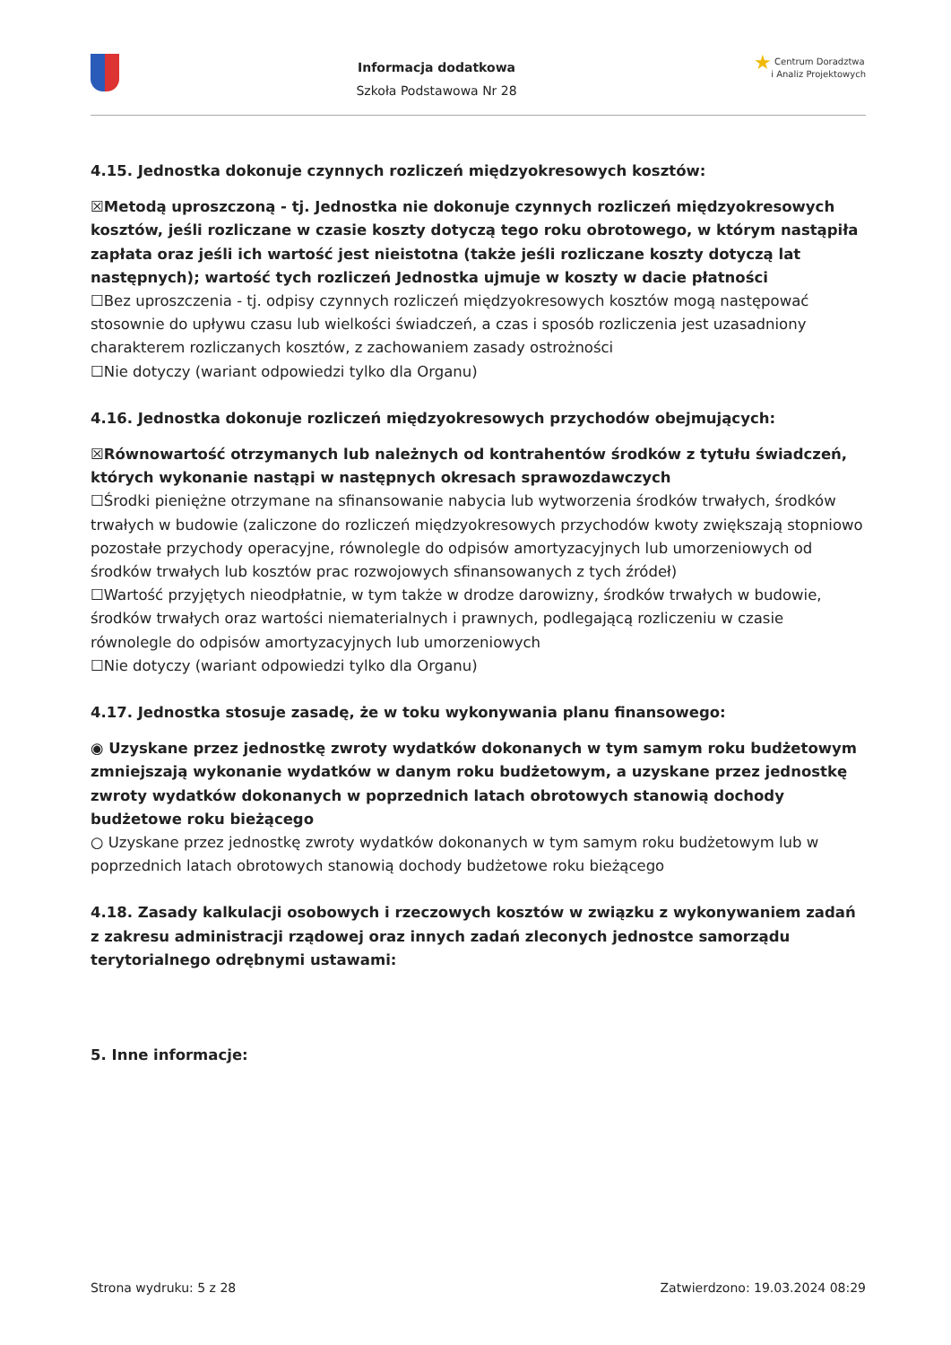Informacja dodatkowa
Szkoła Podstawowa Nr 28
★ Centrum Doradztwa
i Analiz Projektowych
4.15. Jednostka dokonuje czynnych rozliczeń międzyokresowych kosztów:
☒Metodą uproszczoną - tj. Jednostka nie dokonuje czynnych rozliczeń międzyokresowych kosztów, jeśli rozliczane w czasie koszty dotyczą tego roku obrotowego, w którym nastąpiła zapłata oraz jeśli ich wartość jest nieistotna (także jeśli rozliczane koszty dotyczą lat następnych); wartość tych rozliczeń Jednostka ujmuje w koszty w dacie płatności
☐Bez uproszczenia - tj. odpisy czynnych rozliczeń międzyokresowych kosztów mogą następować stosownie do upływu czasu lub wielkości świadczeń, a czas i sposób rozliczenia jest uzasadniony charakterem rozliczanych kosztów, z zachowaniem zasady ostrożności
☐Nie dotyczy (wariant odpowiedzi tylko dla Organu)
4.16. Jednostka dokonuje rozliczeń międzyokresowych przychodów obejmujących:
☒Równowartość otrzymanych lub należnych od kontrahentów środków z tytułu świadczeń, których wykonanie nastąpi w następnych okresach sprawozdawczych
☐Środki pieniężne otrzymane na sfinansowanie nabycia lub wytworzenia środków trwałych, środków trwałych w budowie (zaliczone do rozliczeń międzyokresowych przychodów kwoty zwiększają stopniowo pozostałe przychody operacyjne, równolegle do odpisów amortyzacyjnych lub umorzeniowych od środków trwałych lub kosztów prac rozwojowych sfinansowanych z tych źródeł)
☐Wartość przyjętych nieodpłatnie, w tym także w drodze darowizny, środków trwałych w budowie, środków trwałych oraz wartości niematerialnych i prawnych, podlegającą rozliczeniu w czasie równolegle do odpisów amortyzacyjnych lub umorzeniowych
☐Nie dotyczy (wariant odpowiedzi tylko dla Organu)
4.17. Jednostka stosuje zasadę, że w toku wykonywania planu finansowego:
◉ Uzyskane przez jednostkę zwroty wydatków dokonanych w tym samym roku budżetowym zmniejszają wykonanie wydatków w danym roku budżetowym, a uzyskane przez jednostkę zwroty wydatków dokonanych w poprzednich latach obrotowych stanowią dochody budżetowe roku bieżącego
○ Uzyskane przez jednostkę zwroty wydatków dokonanych w tym samym roku budżetowym lub w poprzednich latach obrotowych stanowią dochody budżetowe roku bieżącego
4.18. Zasady kalkulacji osobowych i rzeczowych kosztów w związku z wykonywaniem zadań z zakresu administracji rządowej oraz innych zadań zleconych jednostce samorządu terytorialnego odrębnymi ustawami:
5. Inne informacje:
Strona wydruku: 5 z 28 Zatwierdzono: 19.03.2024 08:29